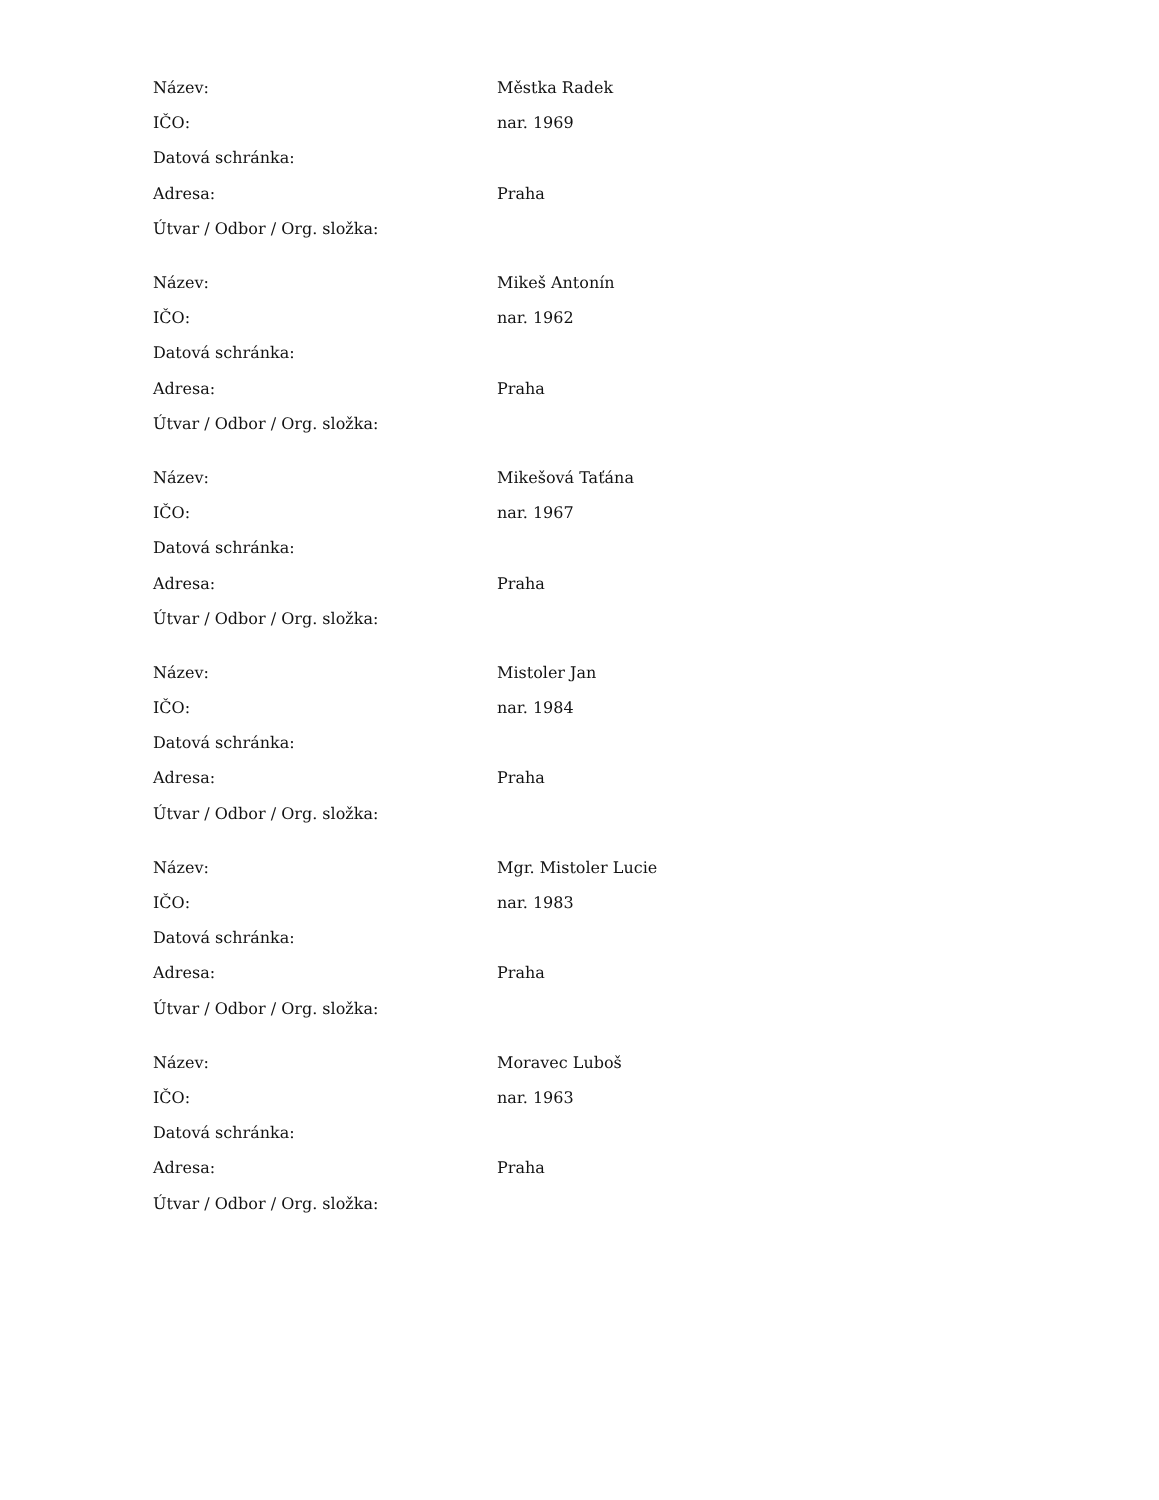| Název: | Městka Radek |
| IČO: | nar. 1969 |
| Datová schránka: | |
| Adresa: | Praha |
| Útvar / Odbor / Org. složka: | |
| Název: | Mikeš Antonín |
| IČO: | nar. 1962 |
| Datová schránka: | |
| Adresa: | Praha |
| Útvar / Odbor / Org. složka: | |
| Název: | Mikešová Taťána |
| IČO: | nar. 1967 |
| Datová schránka: | |
| Adresa: | Praha |
| Útvar / Odbor / Org. složka: | |
| Název: | Mistoler Jan |
| IČO: | nar. 1984 |
| Datová schránka: | |
| Adresa: | Praha |
| Útvar / Odbor / Org. složka: | |
| Název: | Mgr. Mistoler Lucie |
| IČO: | nar. 1983 |
| Datová schránka: | |
| Adresa: | Praha |
| Útvar / Odbor / Org. složka: | |
| Název: | Moravec Luboš |
| IČO: | nar. 1963 |
| Datová schránka: | |
| Adresa: | Praha |
| Útvar / Odbor / Org. složka: | |